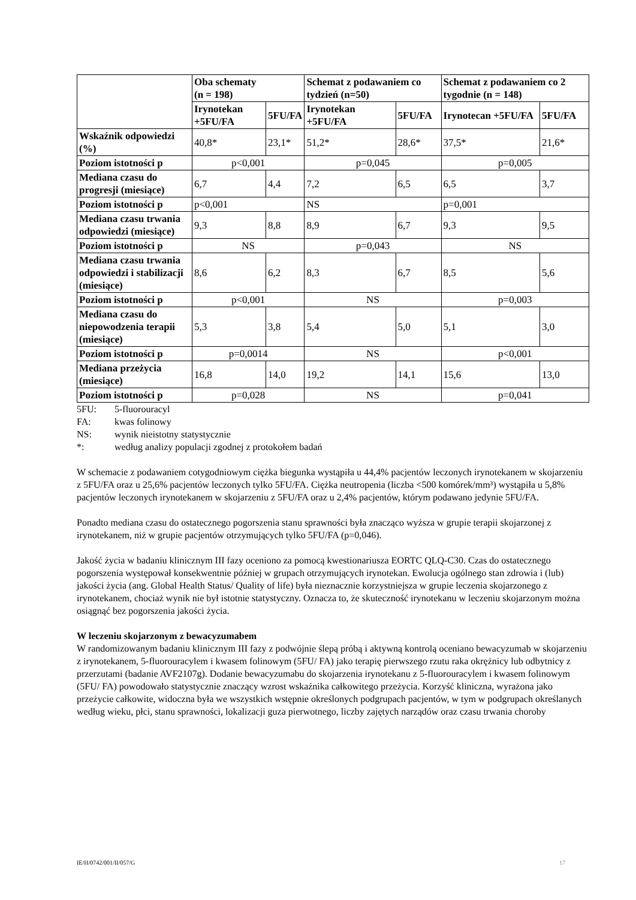| | Oba schematy (n = 198) | | Schemat z podawaniem co tydzień (n=50) | | Schemat z podawaniem co 2 tygodnie (n = 148) | |
| --- | --- | --- | --- | --- | --- | --- |
| | Irynotekan +5FU/FA | 5FU/FA | Irynotekan +5FU/FA | 5FU/FA | Irynotecan +5FU/FA | 5FU/FA |
| Wskaźnik odpowiedzi (%) | 40,8* | 23,1* | 51,2* | 28,6* | 37,5* | 21,6* |
| Poziom istotności p | p<0,001 | | p=0,045 | | p=0,005 | |
| Mediana czasu do progresji (miesiące) | 6,7 | 4,4 | 7,2 | 6,5 | 6,5 | 3,7 |
| Poziom istotności p | p<0,001 | | NS | | p=0,001 | |
| Mediana czasu trwania odpowiedzi (miesiące) | 9,3 | 8,8 | 8,9 | 6,7 | 9,3 | 9,5 |
| Poziom istotności p | NS | | p=0,043 | | NS | |
| Mediana czasu trwania odpowiedzi i stabilizacji (miesiące) | 8,6 | 6,2 | 8,3 | 6,7 | 8,5 | 5,6 |
| Poziom istotności p | p<0,001 | | NS | | p=0,003 | |
| Mediana czasu do niepowodzenia terapii (miesiące) | 5,3 | 3,8 | 5,4 | 5,0 | 5,1 | 3,0 |
| Poziom istotności p | p=0,0014 | | NS | | p<0,001 | |
| Mediana przeżycia (miesiące) | 16,8 | 14,0 | 19,2 | 14,1 | 15,6 | 13,0 |
| Poziom istotności p | p=0,028 | | NS | | p=0,041 | |
| 5FU: | 5-fluorouracyl |
| FA: | kwas folinowy |
| NS: | wynik nieistotny statystycznie |
| *: | według analizy populacji zgodnej z protokołem badań |
W schemacie z podawaniem cotygodniowym ciężka biegunka wystąpiła u 44,4% pacjentów leczonych irynotekanem w skojarzeniu z 5FU/FA oraz u 25,6% pacjentów leczonych tylko 5FU/FA. Ciężka neutropenia (liczba <500 komórek/mm³) wystąpiła u 5,8% pacjentów leczonych irynotekanem w skojarzeniu z 5FU/FA oraz u 2,4% pacjentów, którym podawano jedynie 5FU/FA.
Ponadto mediana czasu do ostatecznego pogorszenia stanu sprawności była znacząco wyższa w grupie terapii skojarzonej z irynotekanem, niż w grupie pacjentów otrzymujących tylko 5FU/FA (p=0,046).
Jakość życia w badaniu klinicznym III fazy oceniono za pomocą kwestionariusza EORTC QLQ-C30. Czas do ostatecznego pogorszenia występował konsekwentnie później w grupach otrzymujących irynotekan. Ewolucja ogólnego stan zdrowia i (lub) jakości życia (ang. Global Health Status/ Quality of life) była nieznacznie korzystniejsza w grupie leczenia skojarzonego z irynotekanem, chociaż wynik nie był istotnie statystyczny. Oznacza to, że skuteczność irynotekanu w leczeniu skojarzonym można osiągnąć bez pogorszenia jakości życia.
W leczeniu skojarzonym z bewacyzumabem
W randomizowanym badaniu klinicznym III fazy z podwójnie ślepą próbą i aktywną kontrolą oceniano bewacyzumab w skojarzeniu z irynotekanem, 5-fluorouracylem i kwasem folinowym (5FU/ FA) jako terapię pierwszego rzutu raka okrężnicy lub odbytnicy z przerzutami (badanie AVF2107g). Dodanie bewacyzumabu do skojarzenia irynotekanu z 5-fluorouracylem i kwasem folinowym (5FU/ FA) powodowało statystycznie znaczący wzrost wskaźnika całkowitego przeżycia. Korzyść kliniczna, wyrażona jako przeżycie całkowite, widoczna była we wszystkich wstępnie określonych podgrupach pacjentów, w tym w podgrupach określanych według wieku, płci, stanu sprawności, lokalizacji guza pierwotnego, liczby zajętych narządów oraz czasu trwania choroby
IE/H/0742/001/II/057/G 17